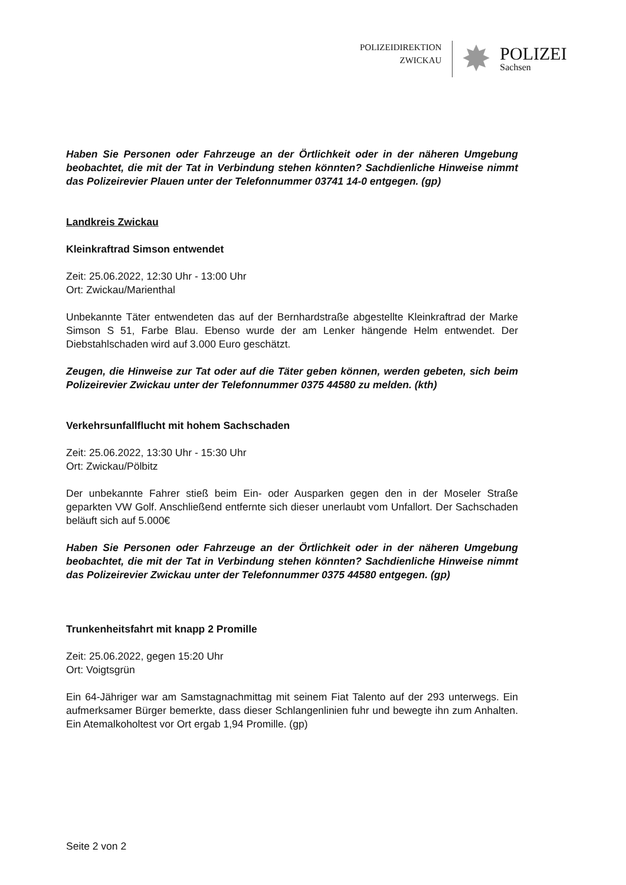POLIZEIDIREKTION
ZWICKAU
✸
POLIZEI
Sachsen
Haben Sie Personen oder Fahrzeuge an der Örtlichkeit oder in der näheren Umgebung beobachtet, die mit der Tat in Verbindung stehen könnten? Sachdienliche Hinweise nimmt das Polizeirevier Plauen unter der Telefonnummer 03741 14-0 entgegen. (gp)
Landkreis Zwickau
Kleinkraftrad Simson entwendet
Zeit: 25.06.2022, 12:30 Uhr - 13:00 Uhr
Ort: Zwickau/Marienthal
Unbekannte Täter entwendeten das auf der Bernhardstraße abgestellte Kleinkraftrad der Marke Simson S 51, Farbe Blau. Ebenso wurde der am Lenker hängende Helm entwendet. Der Diebstahlschaden wird auf 3.000 Euro geschätzt.
Zeugen, die Hinweise zur Tat oder auf die Täter geben können, werden gebeten, sich beim Polizeirevier Zwickau unter der Telefonnummer 0375 44580 zu melden. (kth)
Verkehrsunfallflucht mit hohem Sachschaden
Zeit: 25.06.2022, 13:30 Uhr - 15:30 Uhr
Ort: Zwickau/Pölbitz
Der unbekannte Fahrer stieß beim Ein- oder Ausparken gegen den in der Moseler Straße geparkten VW Golf. Anschließend entfernte sich dieser unerlaubt vom Unfallort. Der Sachschaden beläuft sich auf 5.000€
Haben Sie Personen oder Fahrzeuge an der Örtlichkeit oder in der näheren Umgebung beobachtet, die mit der Tat in Verbindung stehen könnten? Sachdienliche Hinweise nimmt das Polizeirevier Zwickau unter der Telefonnummer 0375 44580 entgegen. (gp)
Trunkenheitsfahrt mit knapp 2 Promille
Zeit: 25.06.2022, gegen 15:20 Uhr
Ort: Voigtsgrün
Ein 64-Jähriger war am Samstagnachmittag mit seinem Fiat Talento auf der 293 unterwegs. Ein aufmerksamer Bürger bemerkte, dass dieser Schlangenlinien fuhr und bewegte ihn zum Anhalten. Ein Atemalkoholtest vor Ort ergab 1,94 Promille. (gp)
Seite 2 von 2